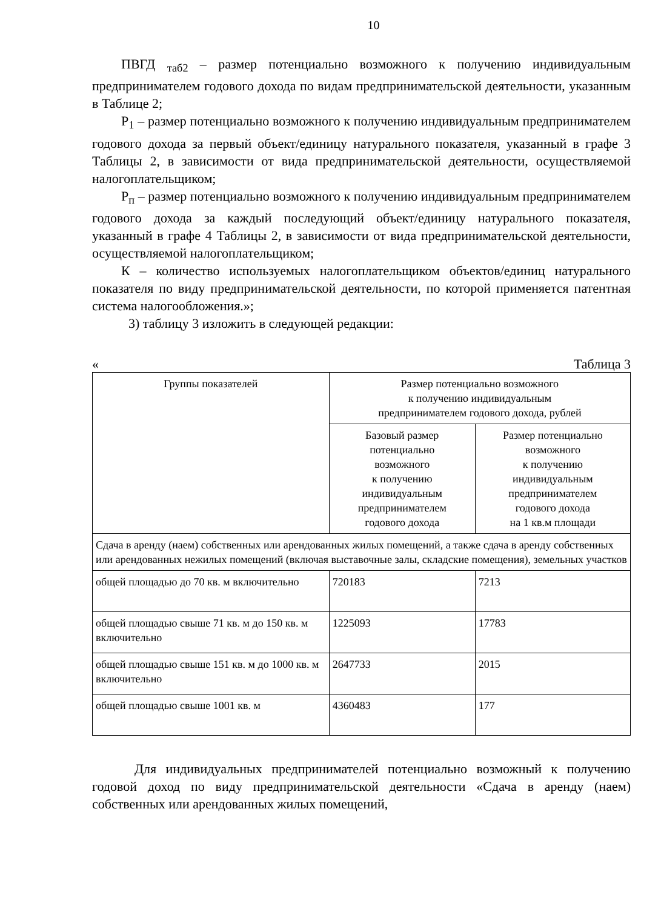10
ПВГД <sub>таб2</sub> – размер потенциально возможного к получению индивидуальным предпринимателем годового дохода по видам предпринимательской деятельности, указанным в Таблице 2;
Р<sub>1</sub> – размер потенциально возможного к получению индивидуальным предпринимателем годового дохода за первый объект/единицу натурального показателя, указанный в графе 3 Таблицы 2, в зависимости от вида предпринимательской деятельности, осуществляемой налогоплательщиком;
Р<sub>п</sub> – размер потенциально возможного к получению индивидуальным предпринимателем годового дохода за каждый последующий объект/единицу натурального показателя, указанный в графе 4 Таблицы 2, в зависимости от вида предпринимательской деятельности, осуществляемой налогоплательщиком;
К – количество используемых налогоплательщиком объектов/единиц натурального показателя по виду предпринимательской деятельности, по которой применяется патентная система налогообложения.»;
3) таблицу 3 изложить в следующей редакции:
« Таблица 3
| Группы показателей | Размер потенциально возможного к получению индивидуальным предпринимателем годового дохода, рублей | |
| --- | --- | --- |
| | Базовый размер потенциально возможного к получению индивидуальным предпринимателем годового дохода | Размер потенциально возможного к получению индивидуальным предпринимателем годового дохода на 1 кв.м площади |
| Сдача в аренду (наем) собственных или арендованных жилых помещений, а также сдача в аренду собственных или арендованных нежилых помещений (включая выставочные залы, складские помещения), земельных участков | | |
| общей площадью до 70 кв. м включительно | 720183 | 7213 |
| общей площадью свыше 71 кв. м до 150 кв. м включительно | 1225093 | 17783 |
| общей площадью свыше 151 кв. м до 1000 кв. м включительно | 2647733 | 2015 |
| общей площадью свыше 1001 кв. м | 4360483 | 177 |
Для индивидуальных предпринимателей потенциально возможный к получению годовой доход по виду предпринимательской деятельности «Сдача в аренду (наем) собственных или арендованных жилых помещений,